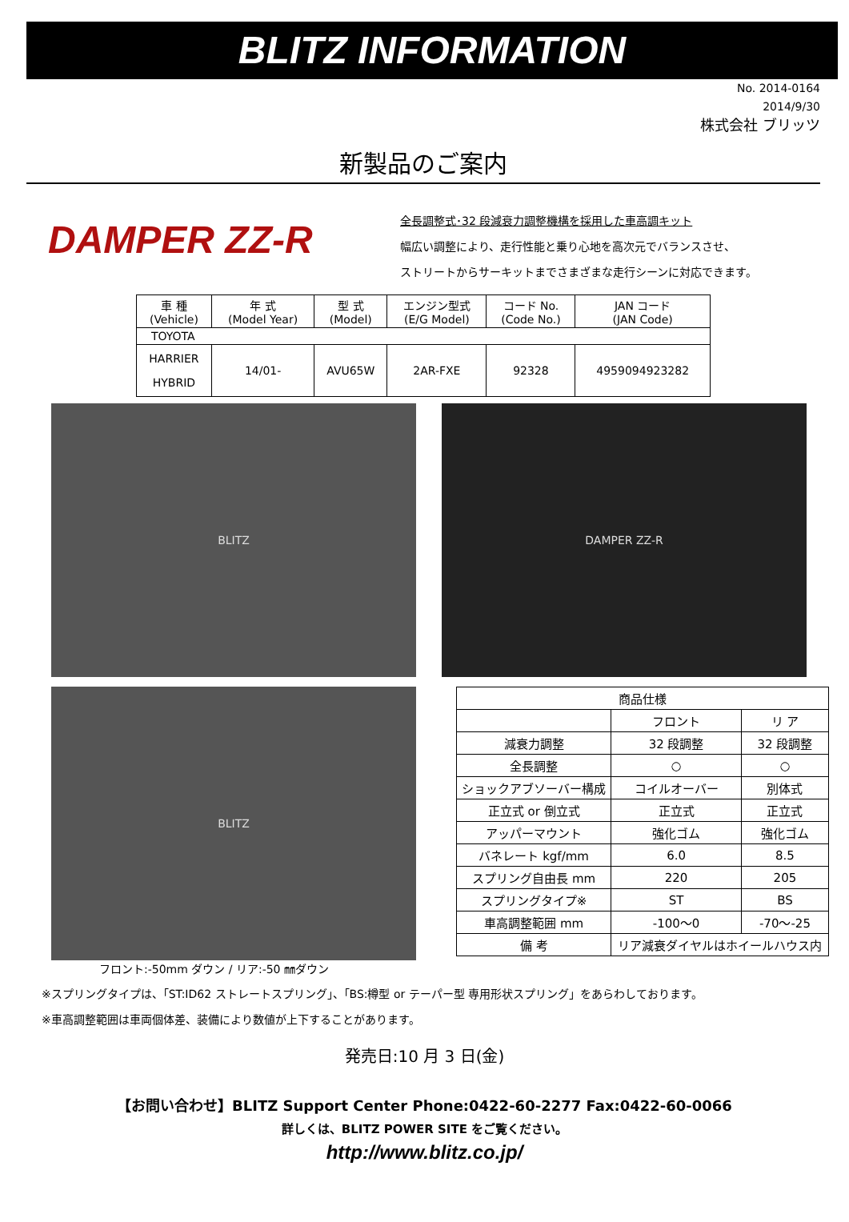BLITZ INFORMATION
No. 2014-0164
2014/9/30
株式会社 ブリッツ
新製品のご案内
DAMPER ZZ-R
全長調整式･32 段減衰力調整機構を採用した車高調キット
幅広い調整により、走行性能と乗り心地を高次元でバランスさせ、
ストリートからサーキットまでさまざまな走行シーンに対応できます。
| 車 種 (Vehicle) | 年 式 (Model Year) | 型 式 (Model) | エンジン型式 (E/G Model) | コード No. (Code No.) | JAN コード (JAN Code) |
| --- | --- | --- | --- | --- | --- |
| TOYOTA | | | | | |
| HARRIER HYBRID | 14/01- | AVU65W | 2AR-FXE | 92328 | 4959094923282 |
BLITZ DAMPER ZZ-R
BLITZ
フロント:-50mm ダウン / リア:-50 ㎜ダウン
| 商品仕様 | | |
| | フロント | リ ア |
| 減衰力調整 | 32 段調整 | 32 段調整 |
| 全長調整 | ○ | ○ |
| ショックアブソーバー構成 | コイルオーバー | 別体式 |
| 正立式 or 倒立式 | 正立式 | 正立式 |
| アッパーマウント | 強化ゴム | 強化ゴム |
| バネレート kgf/mm | 6.0 | 8.5 |
| スプリング自由長 mm | 220 | 205 |
| スプリングタイプ※ | ST | BS |
| 車高調整範囲 mm | -100～0 | -70～-25 |
| 備 考 | リア減衰ダイヤルはホイールハウス内 | |
※スプリングタイプは、「ST:ID62 ストレートスプリング」、「BS:樽型 or テーパー型 専用形状スプリング」をあらわしております。
※車高調整範囲は車両個体差、装備により数値が上下することがあります。
発売日:10 月 3 日(金)
【お問い合わせ】BLITZ Support Center Phone:0422-60-2277 Fax:0422-60-0066
詳しくは、BLITZ POWER SITE をご覧ください。
http://www.blitz.co.jp/